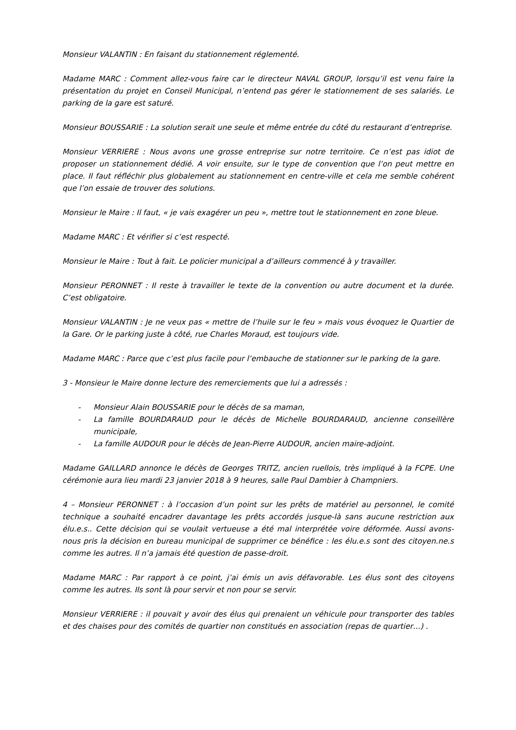Monsieur VALANTIN : En faisant du stationnement réglementé.
Madame MARC : Comment allez-vous faire car le directeur NAVAL GROUP, lorsqu’il est venu faire la présentation du projet en Conseil Municipal, n’entend pas gérer le stationnement de ses salariés. Le parking de la gare est saturé.
Monsieur BOUSSARIE : La solution serait une seule et même entrée du côté du restaurant d’entreprise.
Monsieur VERRIERE : Nous avons une grosse entreprise sur notre territoire. Ce n’est pas idiot de proposer un stationnement dédié. A voir ensuite, sur le type de convention que l’on peut mettre en place. Il faut réfléchir plus globalement au stationnement en centre-ville et cela me semble cohérent que l’on essaie de trouver des solutions.
Monsieur le Maire : Il faut, « je vais exagérer un peu », mettre tout le stationnement en zone bleue.
Madame MARC : Et vérifier si c’est respecté.
Monsieur le Maire : Tout à fait. Le policier municipal a d’ailleurs commencé à y travailler.
Monsieur PERONNET : Il reste à travailler le texte de la convention ou autre document et la durée. C’est obligatoire.
Monsieur VALANTIN : Je ne veux pas « mettre de l’huile sur le feu » mais vous évoquez le Quartier de la Gare. Or le parking juste à côté, rue Charles Moraud, est toujours vide.
Madame MARC : Parce que c’est plus facile pour l’embauche de stationner sur le parking de la gare.
3 - Monsieur le Maire donne lecture des remerciements que lui a adressés :
- Monsieur Alain BOUSSARIE pour le décès de sa maman,
- La famille BOURDARAUD pour le décès de Michelle BOURDARAUD, ancienne conseillère municipale,
- La famille AUDOUR pour le décès de Jean-Pierre AUDOUR, ancien maire-adjoint.
Madame GAILLARD annonce le décès de Georges TRITZ, ancien ruellois, très impliqué à la FCPE. Une cérémonie aura lieu mardi 23 janvier 2018 à 9 heures, salle Paul Dambier à Champniers.
4 – Monsieur PERONNET : à l’occasion d’un point sur les prêts de matériel au personnel, le comité technique a souhaité encadrer davantage les prêts accordés jusque-là sans aucune restriction aux élu.e.s.. Cette décision qui se voulait vertueuse a été mal interprétée voire déformée. Aussi avons-nous pris la décision en bureau municipal de supprimer ce bénéfice : les élu.e.s sont des citoyen.ne.s comme les autres. Il n’a jamais été question de passe-droit.
Madame MARC : Par rapport à ce point, j’ai émis un avis défavorable. Les élus sont des citoyens comme les autres. Ils sont là pour servir et non pour se servir.
Monsieur VERRIERE : il pouvait y avoir des élus qui prenaient un véhicule pour transporter des tables et des chaises pour des comités de quartier non constitués en association (repas de quartier…) .